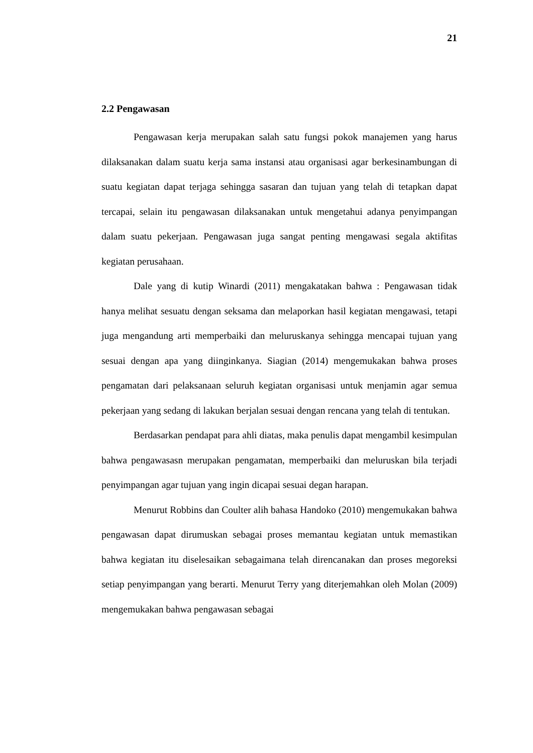21
2.2 Pengawasan
Pengawasan kerja merupakan salah satu fungsi pokok manajemen yang harus dilaksanakan dalam suatu kerja sama instansi atau organisasi agar berkesinambungan di suatu kegiatan dapat terjaga sehingga sasaran dan tujuan yang telah di tetapkan dapat tercapai, selain itu pengawasan dilaksanakan untuk mengetahui adanya penyimpangan dalam suatu pekerjaan. Pengawasan juga sangat penting mengawasi segala aktifitas kegiatan perusahaan.
Dale yang di kutip Winardi (2011) mengakatakan bahwa : Pengawasan tidak hanya melihat sesuatu dengan seksama dan melaporkan hasil kegiatan mengawasi, tetapi juga mengandung arti memperbaiki dan meluruskanya sehingga mencapai tujuan yang sesuai dengan apa yang diinginkanya. Siagian (2014) mengemukakan bahwa proses pengamatan dari pelaksanaan seluruh kegiatan organisasi untuk menjamin agar semua pekerjaan yang sedang di lakukan berjalan sesuai dengan rencana yang telah di tentukan.
Berdasarkan pendapat para ahli diatas, maka penulis dapat mengambil kesimpulan bahwa pengawasasn merupakan pengamatan, memperbaiki dan meluruskan bila terjadi penyimpangan agar tujuan yang ingin dicapai sesuai degan harapan.
Menurut Robbins dan Coulter alih bahasa Handoko (2010) mengemukakan bahwa pengawasan dapat dirumuskan sebagai proses memantau kegiatan untuk memastikan bahwa kegiatan itu diselesaikan sebagaimana telah direncanakan dan proses megoreksi setiap penyimpangan yang berarti. Menurut Terry yang diterjemahkan oleh Molan (2009) mengemukakan bahwa pengawasan sebagai